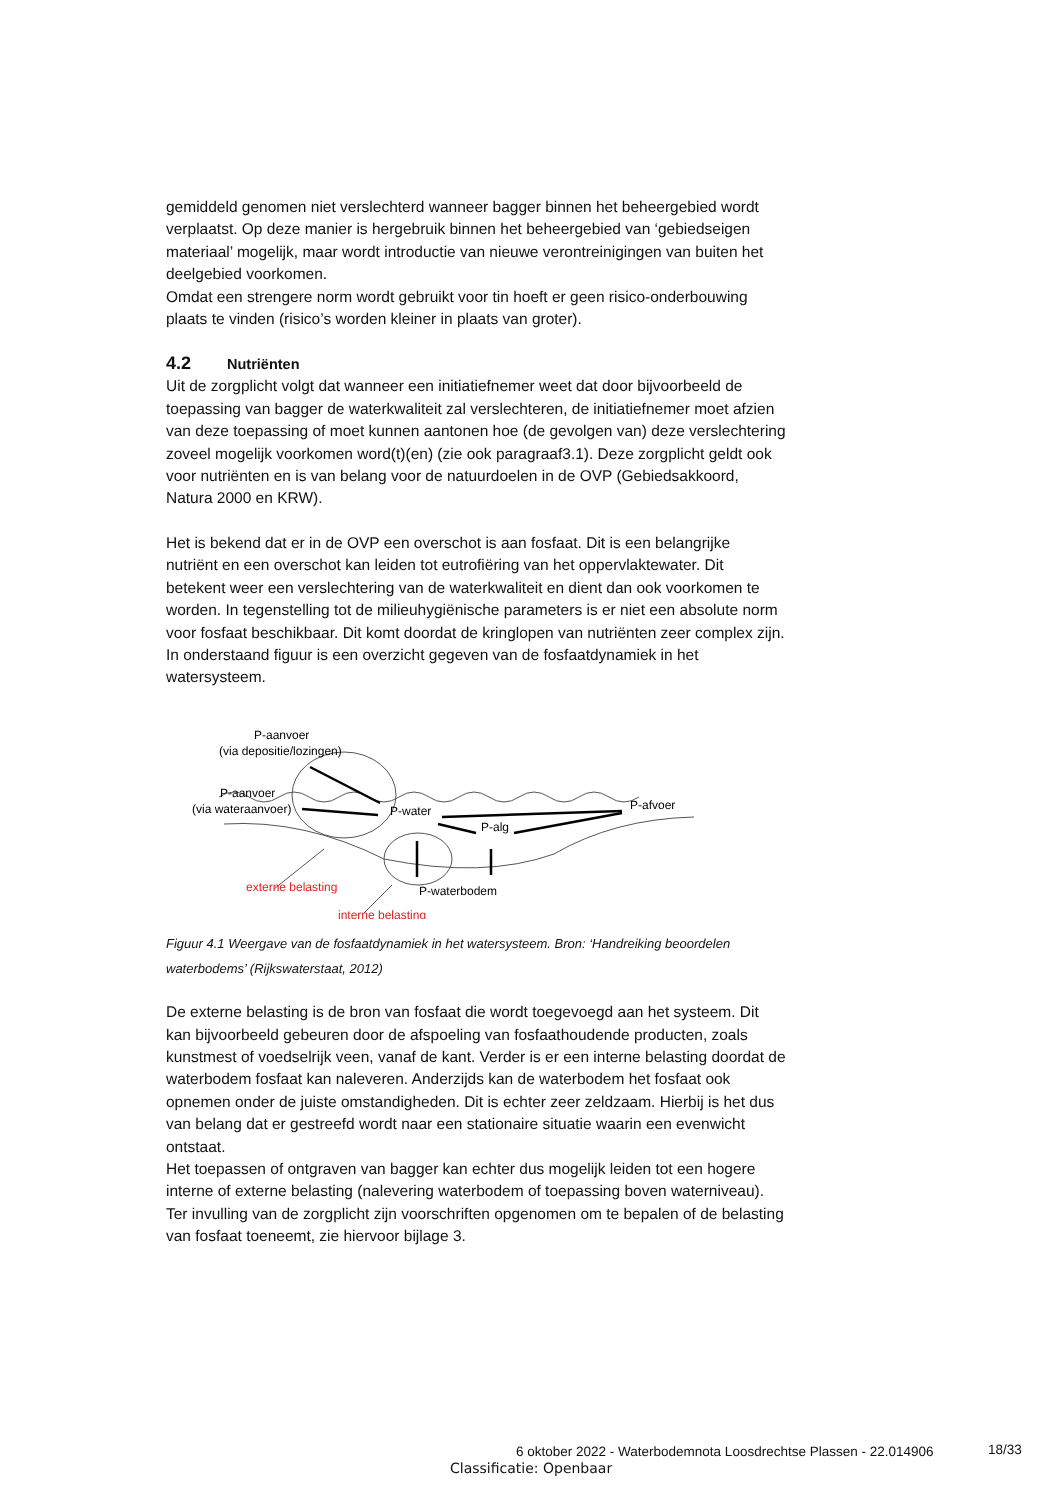gemiddeld genomen niet verslechterd wanneer bagger binnen het beheergebied wordt verplaatst. Op deze manier is hergebruik binnen het beheergebied van ‘gebiedseigen materiaal’ mogelijk, maar wordt introductie van nieuwe verontreinigingen van buiten het deelgebied voorkomen.
Omdat een strengere norm wordt gebruikt voor tin hoeft er geen risico-onderbouwing plaats te vinden (risico’s worden kleiner in plaats van groter).
4.2 Nutriënten
Uit de zorgplicht volgt dat wanneer een initiatiefnemer weet dat door bijvoorbeeld de toepassing van bagger de waterkwaliteit zal verslechteren, de initiatiefnemer moet afzien van deze toepassing of moet kunnen aantonen hoe (de gevolgen van) deze verslechtering zoveel mogelijk voorkomen word(t)(en) (zie ook paragraaf3.1). Deze zorgplicht geldt ook voor nutriënten en is van belang voor de natuurdoelen in de OVP (Gebiedsakkoord, Natura 2000 en KRW).
Het is bekend dat er in de OVP een overschot is aan fosfaat. Dit is een belangrijke nutriënt en een overschot kan leiden tot eutrofiëring van het oppervlaktewater. Dit betekent weer een verslechtering van de waterkwaliteit en dient dan ook voorkomen te worden. In tegenstelling tot de milieuhygiënische parameters is er niet een absolute norm voor fosfaat beschikbaar. Dit komt doordat de kringlopen van nutriënten zeer complex zijn. In onderstaand figuur is een overzicht gegeven van de fosfaatdynamiek in het watersysteem.
P-aanvoer
(via depositie/lozingen)
P-aanvoer
(via wateraanvoer)
P-water
P-alg
P-afvoer
P-waterbodem
externe belasting
interne belasting
Figuur 4.1 Weergave van de fosfaatdynamiek in het watersysteem. Bron: ‘Handreiking beoordelen waterbodems’ (Rijkswaterstaat, 2012)
De externe belasting is de bron van fosfaat die wordt toegevoegd aan het systeem. Dit kan bijvoorbeeld gebeuren door de afspoeling van fosfaathoudende producten, zoals kunstmest of voedselrijk veen, vanaf de kant. Verder is er een interne belasting doordat de waterbodem fosfaat kan naleveren. Anderzijds kan de waterbodem het fosfaat ook opnemen onder de juiste omstandigheden. Dit is echter zeer zeldzaam. Hierbij is het dus van belang dat er gestreefd wordt naar een stationaire situatie waarin een evenwicht ontstaat.
Het toepassen of ontgraven van bagger kan echter dus mogelijk leiden tot een hogere interne of externe belasting (nalevering waterbodem of toepassing boven waterniveau). Ter invulling van de zorgplicht zijn voorschriften opgenomen om te bepalen of de belasting van fosfaat toeneemt, zie hiervoor bijlage 3.
6 oktober 2022 - Waterbodemnota Loosdrechtse Plassen - 22.014906 18/33
Classificatie: Openbaar